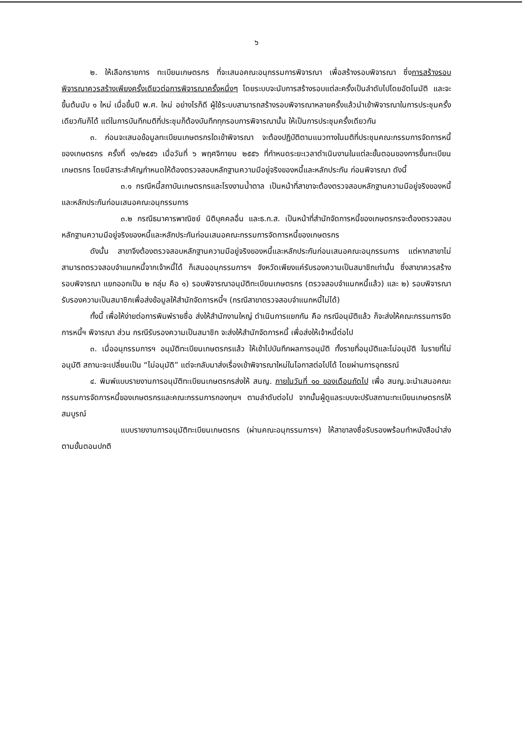๖
๒. ให้เลือกรายการ ทะเบียนเกษตรกร ที่จะเสนอคณะอนุกรรมการพิจารณา เพื่อสร้างรอบพิจารณา ซึ่งการสร้างรอบพิจารณาควรสร้างเพียงครั้งเดียวต่อการพิจารณาครั้งหนึ่งๆ โดยระบบจะนับการสร้างรอบแต่ละครั้งเป็นลำดับไปโดยอัตโนมัติ และจะขึ้นต้นนับ ๑ ใหม่ เมื่อขึ้นปี พ.ศ. ใหม่ อย่างไรก็ดี ผู้ใช้ระบบสามารถสร้างรอบพิจารณาหลายครั้งแล้วนำเข้าพิจารณาในการประชุมครั้งเดียวกันก็ได้ แต่ในการบันทึกมติที่ประชุมก็ต้องบันทึกทุกรอบการพิจารณานั้น ให้เป็นการประชุมครั้งเดียวกัน
๓. ก่อนจะเสนอข้อมูลทะเบียนเกษตรกรใดเข้าพิจารณา จะต้องปฏิบัติตามแนวทางในมติที่ประชุมคณะกรรมการจัดการหนี้ของเกษตรกร ครั้งที่ ๑๖/๒๕๕๖ เมื่อวันที่ ๖ พฤศจิกายน ๒๕๕๖ ที่กำหนดระยะเวลาดำเนินงานในแต่ละขั้นตอนของการขึ้นทะเบียนเกษตรกร โดยมีสาระสำคัญกำหนดให้ต้องตรวจสอบหลักฐานความมีอยู่จริงของหนี้และหลักประกัน ก่อนพิจารณา ดังนี้
๓.๑ กรณีหนี้สถาบันเกษตรกรและโรงงานน้ำตาล เป็นหน้าที่สาขาจะต้องตรวจสอบหลักฐานความมีอยู่จริงของหนี้และหลักประกันก่อนเสนอคณะอนุกรรมการ
๓.๒ กรณีธนาคารพาณิชย์ นิติบุคคลอื่น และธ.ก.ส. เป็นหน้าที่สำนักจัดการหนี้ของเกษตรกรจะต้องตรวจสอบหลักฐานความมีอยู่จริงของหนี้และหลักประกันก่อนเสนอคณะกรรมการจัดการหนี้ของเกษตรกร
ดังนั้น สาขาจึงต้องตรวจสอบหลักฐานความมีอยู่จริงของหนี้และหลักประกันก่อนเสนอคณะอนุกรรมการ แต่หากสาขาไม่สามารถตรวจสอบจำแนกหนี้จากเจ้าหนี้ได้ ก็เสนออนุกรรมการฯ จังหวัดเพียงแค่รับรองความเป็นสมาชิกเท่านั้น ซึ่งสาขาควรสร้างรอบพิจารณา แยกออกเป็น ๒ กลุ่ม คือ ๑) รอบพิจารณาอนุมัติทะเบียนเกษตรกร (ตรวจสอบจำแนกหนี้แล้ว) และ ๒) รอบพิจารณารับรองความเป็นสมาชิกเพื่อส่งข้อมูลให้สำนักจัดการหนี้ฯ (กรณีสาขาตรวจสอบจำแนกหนี้ไม่ได้)
ทั้งนี้ เพื่อให้ง่ายต่อการพิมพ์รายชื่อ ส่งให้สำนักงานใหญ่ ดำเนินการแยกกัน คือ กรณีอนุมัติแล้ว ก็จะส่งให้คณะกรรมการจัดการหนี้ฯ พิจารณา ส่วน กรณีรับรองความเป็นสมาชิก จะส่งให้สำนักจัดการหนี้ เพื่อส่งให้เจ้าหนี้ต่อไป
๓. เมื่ออนุกรรมการฯ อนุมัติทะเบียนเกษตรกรแล้ว ให้เข้าไปบันทึกผลการอนุมัติ ทั้งรายที่อนุมัติและไม่อนุมัติ ในรายที่ไม่อนุมัติ สถานะจะเปลี่ยนเป็น “ไม่อนุมัติ” แต่จะกลับมาส่งเรื่องเข้าพิจารณาใหม่ในโอกาสต่อไปได้ โดยผ่านการอุทธรณ์
๔. พิมพ์แบบรายงานการอนุมัติทะเบียนเกษตรกรส่งให้ สนญ. ภายในวันที่ ๑๐ ของเดือนถัดไป เพื่อ สนญ.จะนำเสนอคณะกรรมการจัดการหนี้ของเกษตรกรและคณะกรรมการกองทุนฯ ตามลำดับต่อไป จากนั้นผู้ดูแลระบบจะปรับสถานะทะเบียนเกษตรกรให้สมบูรณ์
แบบรายงานการอนุมัติทะเบียนเกษตรกร (ผ่านคณะอนุกรรมการฯ) ให้สาขาลงชื่อรับรองพร้อมทำหนังสือนำส่งตามขั้นตอนปกติ